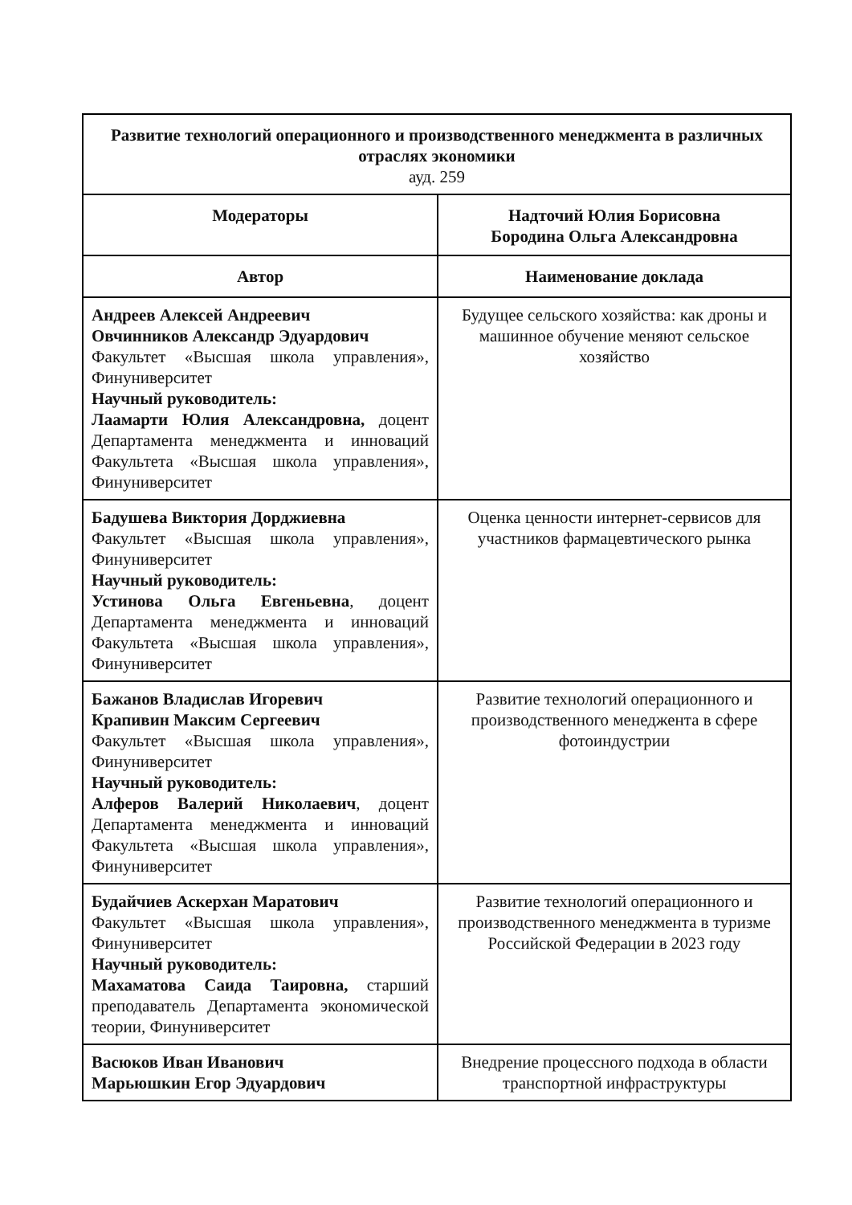| Развитие технологий операционного и производственного менеджмента в различных отраслях экономики ауд. 259 | |
| --- | --- |
| Модераторы | Надточий Юлия Борисовна Бородина Ольга Александровна |
| Автор | Наименование доклада |
| Андреев Алексей Андреевич Овчинников Александр Эдуардович Факультет «Высшая школа управления», Финуниверситет Научный руководитель: Лаамарти Юлия Александровна, доцент Департамента менеджмента и инноваций Факультета «Высшая школа управления», Финуниверситет | Будущее сельского хозяйства: как дроны и машинное обучение меняют сельское хозяйство |
| Бадушева Виктория Дорджиевна Факультет «Высшая школа управления», Финуниверситет Научный руководитель: Устинова Ольга Евгеньевна , доцент Департамента менеджмента и инноваций Факультета «Высшая школа управления», Финуниверситет | Оценка ценности интернет-сервисов для участников фармацевтического рынка |
| Бажанов Владислав Игоревич Крапивин Максим Сергеевич Факультет «Высшая школа управления», Финуниверситет Научный руководитель: Алферов Валерий Николаевич , доцент Департамента менеджмента и инноваций Факультета «Высшая школа управления», Финуниверситет | Развитие технологий операционного и производственного менеджента в сфере фотоиндустрии |
| Будайчиев Аскерхан Маратович Факультет «Высшая школа управления», Финуниверситет Научный руководитель: Махаматова Саида Таировна, старший преподаватель Департамента экономической теории, Финуниверситет | Развитие технологий операционного и производственного менеджмента в туризме Российской Федерации в 2023 году |
| Васюков Иван Иванович Марьюшкин Егор Эдуардович | Внедрение процессного подхода в области транспортной инфраструктуры |